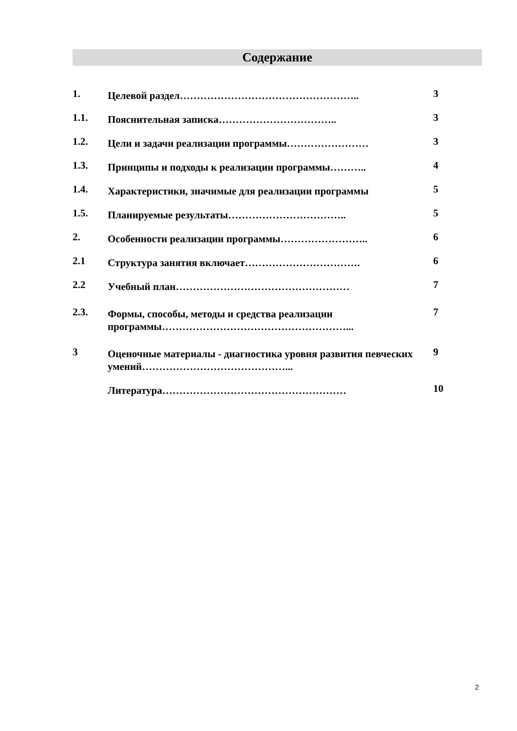Содержание
| 1. | Целевой раздел…………………………………………….. | 3 |
| 1.1. | Пояснительная записка…………………………….. | 3 |
| 1.2. | Цели и задачи реализации программы…………………… | 3 |
| 1.3. | Принципы и подходы к реализации программы……….. | 4 |
| 1.4. | Характеристики, значимые для реализации программы | 5 |
| 1.5. | Планируемые результаты…………………………….. | 5 |
| 2. | Особенности реализации программы…………………….. | 6 |
| 2.1 | Структура занятия включает……………………………. | 6 |
| 2.2 | Учебный план…………………………………………… | 7 |
| 2.3. | Формы, способы, методы и средства реализации программы………………………………………………... | 7 |
| 3 | Оценочные материалы - диагностика уровня развития певческих умений……………………………………... | 9 |
| | Литература……………………………………………… | 10 |
2